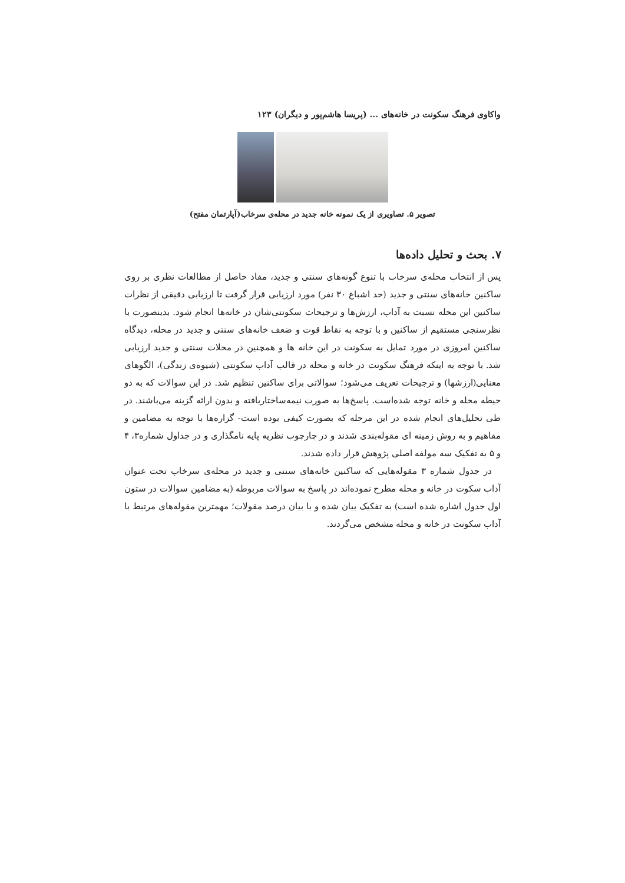واکاوی فرهنگ سکونت در خانه‌های ... (پریسا هاشم‌پور و دیگران) ۱۲۳
تصویر ۵. تصاویری از یک نمونه خانه جدید در محله‌ی سرخاب(آپارتمان مفتح)
۷. بحث و تحلیل داده‌ها
پس از انتخاب محله‌ی سرخاب با تنوع گونه‌های سنتی و جدید، مفاد حاصل از مطالعات نظری بر روی ساکنین خانه‌های سنتی و جدید (حد اشباع ۳۰ نفر) مورد ارزیابی قرار گرفت تا ارزیابی دقیقی از نظرات ساکنین این محله نسبت به آداب، ارزش‌ها و ترجیحات سکونتی‌شان در خانه‌ها انجام شود. بدینصورت با نظرسنجی مستقیم از ساکنین و با توجه به نقاط قوت و ضعف خانه‌های سنتی و جدید در محله، دیدگاه ساکنین امروزی در مورد تمایل به سکونت در این خانه ها و همچنین در محلات سنتی و جدید ارزیابی شد. با توجه به اینکه فرهنگ سکونت در خانه و محله در قالب آداب سکونتی (شیوه‌ی زندگی)، الگوهای معنایی(ارزشها) و ترجیحات تعریف می‌شود؛ سوالاتی برای ساکنین تنظیم شد. در این سوالات که به دو حیطه محله و خانه توجه شده‌است. پاسخ‌ها به صورت نیمه‌ساختاریافته و بدون ارائه گزینه می‌باشند. در طی تحلیل‌های انجام شده در این مرحله که بصورت کیفی بوده است- گزاره‌ها با توجه به مضامین و مفاهیم و به روش زمینه ای مقوله‌بندی شدند و در چارچوب نظریه پایه نامگذاری و در جداول شماره۳، ۴ و ۵ به تفکیک سه مولفه اصلی پژوهش قرار داده شدند.
در جدول شماره ۳ مقوله‌هایی که ساکنین خانه‌های سنتی و جدید در محله‌ی سرخاب تحت عنوان آداب سکوت در خانه و محله مطرح نموده‌اند در پاسخ به سوالات مربوطه (به مضامین سوالات در ستون اول جدول اشاره شده است) به تفکیک بیان شده و با بیان درصد مقولات؛ مهمترین مقوله‌های مرتبط با آداب سکونت در خانه و محله مشخص می‌گردند.